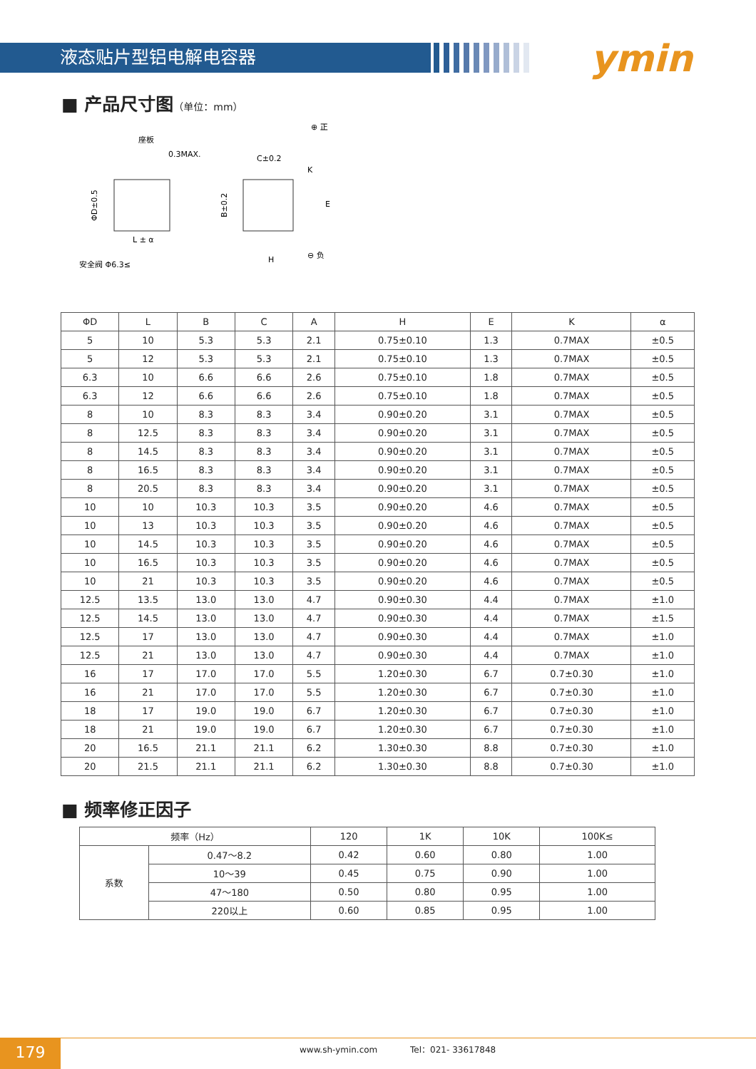液态贴片型铝电解电容器 ymin
■ 产品尺寸图（单位：mm）
座板
0.3MAX.
ΦD±0.5
L ± α
安全阀 Φ6.3≤
C±0.2
B±0.2
⊕ 正
⊖ 负
H
E
K
| ΦD | L | B | C | A | H | E | K | α |
| --- | --- | --- | --- | --- | --- | --- | --- | --- |
| 5 | 10 | 5.3 | 5.3 | 2.1 | 0.75±0.10 | 1.3 | 0.7MAX | ±0.5 |
| 5 | 12 | 5.3 | 5.3 | 2.1 | 0.75±0.10 | 1.3 | 0.7MAX | ±0.5 |
| 6.3 | 10 | 6.6 | 6.6 | 2.6 | 0.75±0.10 | 1.8 | 0.7MAX | ±0.5 |
| 6.3 | 12 | 6.6 | 6.6 | 2.6 | 0.75±0.10 | 1.8 | 0.7MAX | ±0.5 |
| 8 | 10 | 8.3 | 8.3 | 3.4 | 0.90±0.20 | 3.1 | 0.7MAX | ±0.5 |
| 8 | 12.5 | 8.3 | 8.3 | 3.4 | 0.90±0.20 | 3.1 | 0.7MAX | ±0.5 |
| 8 | 14.5 | 8.3 | 8.3 | 3.4 | 0.90±0.20 | 3.1 | 0.7MAX | ±0.5 |
| 8 | 16.5 | 8.3 | 8.3 | 3.4 | 0.90±0.20 | 3.1 | 0.7MAX | ±0.5 |
| 8 | 20.5 | 8.3 | 8.3 | 3.4 | 0.90±0.20 | 3.1 | 0.7MAX | ±0.5 |
| 10 | 10 | 10.3 | 10.3 | 3.5 | 0.90±0.20 | 4.6 | 0.7MAX | ±0.5 |
| 10 | 13 | 10.3 | 10.3 | 3.5 | 0.90±0.20 | 4.6 | 0.7MAX | ±0.5 |
| 10 | 14.5 | 10.3 | 10.3 | 3.5 | 0.90±0.20 | 4.6 | 0.7MAX | ±0.5 |
| 10 | 16.5 | 10.3 | 10.3 | 3.5 | 0.90±0.20 | 4.6 | 0.7MAX | ±0.5 |
| 10 | 21 | 10.3 | 10.3 | 3.5 | 0.90±0.20 | 4.6 | 0.7MAX | ±0.5 |
| 12.5 | 13.5 | 13.0 | 13.0 | 4.7 | 0.90±0.30 | 4.4 | 0.7MAX | ±1.0 |
| 12.5 | 14.5 | 13.0 | 13.0 | 4.7 | 0.90±0.30 | 4.4 | 0.7MAX | ±1.5 |
| 12.5 | 17 | 13.0 | 13.0 | 4.7 | 0.90±0.30 | 4.4 | 0.7MAX | ±1.0 |
| 12.5 | 21 | 13.0 | 13.0 | 4.7 | 0.90±0.30 | 4.4 | 0.7MAX | ±1.0 |
| 16 | 17 | 17.0 | 17.0 | 5.5 | 1.20±0.30 | 6.7 | 0.7±0.30 | ±1.0 |
| 16 | 21 | 17.0 | 17.0 | 5.5 | 1.20±0.30 | 6.7 | 0.7±0.30 | ±1.0 |
| 18 | 17 | 19.0 | 19.0 | 6.7 | 1.20±0.30 | 6.7 | 0.7±0.30 | ±1.0 |
| 18 | 21 | 19.0 | 19.0 | 6.7 | 1.20±0.30 | 6.7 | 0.7±0.30 | ±1.0 |
| 20 | 16.5 | 21.1 | 21.1 | 6.2 | 1.30±0.30 | 8.8 | 0.7±0.30 | ±1.0 |
| 20 | 21.5 | 21.1 | 21.1 | 6.2 | 1.30±0.30 | 8.8 | 0.7±0.30 | ±1.0 |
■ 频率修正因子
| 频率（Hz） | | 120 | 1K | 10K | 100K≤ |
| --- | --- | --- | --- | --- | --- |
| 系数 | 0.47～8.2 | 0.42 | 0.60 | 0.80 | 1.00 |
| | 10～39 | 0.45 | 0.75 | 0.90 | 1.00 |
| | 47～180 | 0.50 | 0.80 | 0.95 | 1.00 |
| | 220以上 | 0.60 | 0.85 | 0.95 | 1.00 |
179
www.sh-ymin.com Tel：021- 33617848